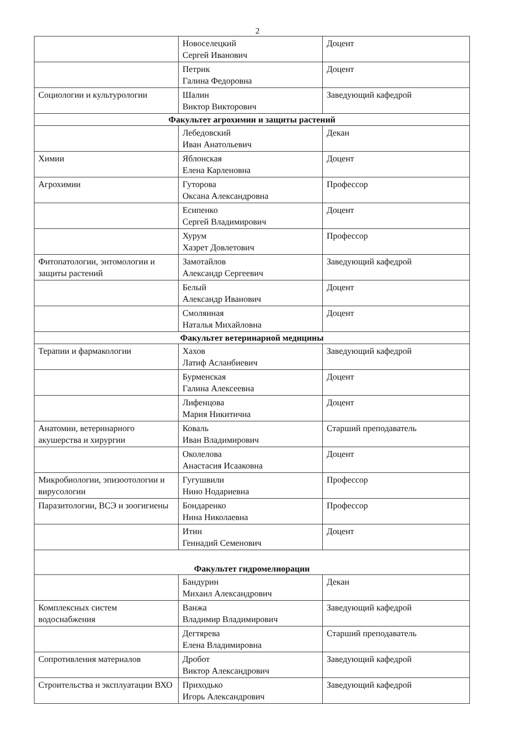2
| | Новоселецкий Сергей Иванович | Доцент |
| | Петрик Галина Федоровна | Доцент |
| Социологии и культурологии | Шалин Виктор Викторович | Заведующий кафедрой |
| Факультет агрохимии и защиты растений | | |
| | Лебедовский Иван Анатольевич | Декан |
| Химии | Яблонская Елена Карленовна | Доцент |
| Агрохимии | Гуторова Оксана Александровна | Профессор |
| | Есипенко Сергей Владимирович | Доцент |
| | Хурум Хазрет Довлетович | Профессор |
| Фитопатологии, энтомологии и защиты растений | Замотайлов Александр Сергеевич | Заведующий кафедрой |
| | Белый Александр Иванович | Доцент |
| | Смолянная Наталья Михайловна | Доцент |
| Факультет ветеринарной медицины | | |
| Терапии и фармакологии | Хахов Латиф Асланбиевич | Заведующий кафедрой |
| | Бурменская Галина Алексеевна | Доцент |
| | Лифенцова Мария Никитична | Доцент |
| Анатомии, ветеринарного акушерства и хирургии | Коваль Иван Владимирович | Старший преподаватель |
| | Околелова Анастасия Исааковна | Доцент |
| Микробиологии, эпизоотологии и вирусологии | Гугушвили Нино Нодариевна | Профессор |
| Паразитологии, ВСЭ и зоогигиены | Бондаренко Нина Николаевна | Профессор |
| | Итин Геннадий Семенович | Доцент |
| Факультет гидромелиорации | | |
| | Бандурин Михаил Александрович | Декан |
| Комплексных систем водоснабжения | Ванжа Владимир Владимирович | Заведующий кафедрой |
| | Дегтярева Елена Владимировна | Старший преподаватель |
| Сопротивления материалов | Дробот Виктор Александрович | Заведующий кафедрой |
| Строительства и эксплуатации ВХО | Приходько Игорь Александрович | Заведующий кафедрой |